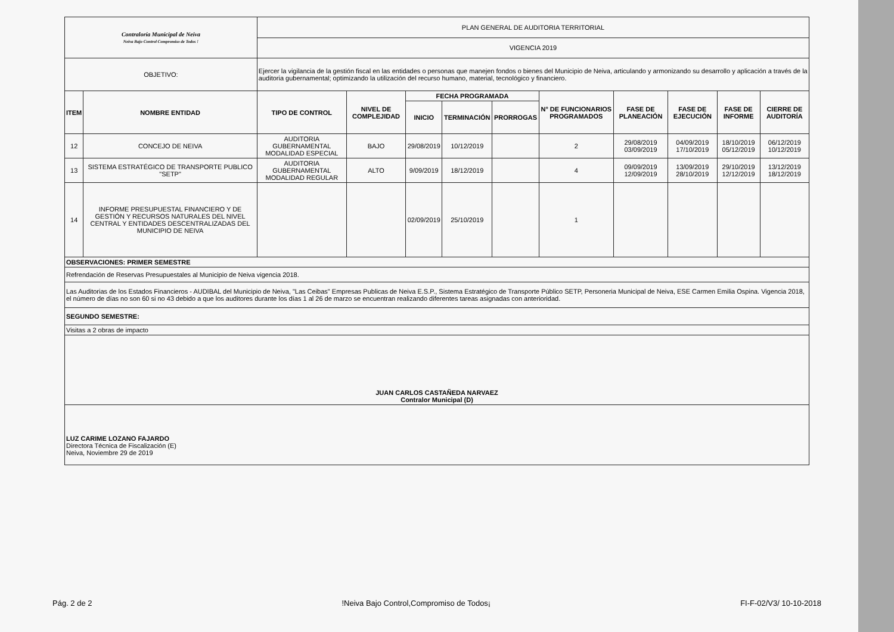| Contraloría Municipal de Neiva Neiva Bajo Control Compromiso de Todos ! | | PLAN GENERAL DE AUDITORIA TERRITORIAL | | | | | | | | | |
| | | VIGENCIA 2019 | | | | | | | | | |
| OBJETIVO: | | Ejercer la vigilancia de la gestión fiscal en las entidades o personas que manejen fondos o bienes del Municipio de Neiva, articulando y armonizando su desarrollo y aplicación a través de la auditoria gubernamental; optimizando la utilización del recurso humano, material, tecnológico y financiero. | | | | | | | | | |
| ITEM | NOMBRE ENTIDAD | TIPO DE CONTROL | NIVEL DE COMPLEJIDAD | FECHA PROGRAMADA | | | N° DE FUNCIONARIOS PROGRAMADOS | FASE DE PLANEACIÓN | FASE DE EJECUCIÓN | FASE DE INFORME | CIERRE DE AUDITORÍA |
| | | | | INICIO | TERMINACIÓN | PRORROGAS | | | | | |
| 12 | CONCEJO DE NEIVA | AUDITORIA GUBERNAMENTAL MODALIDAD ESPECIAL | BAJO | 29/08/2019 | 10/12/2019 | | 2 | 29/08/2019 03/09/2019 | 04/09/2019 17/10/2019 | 18/10/2019 05/12/2019 | 06/12/2019 10/12/2019 |
| 13 | SISTEMA ESTRATÉGICO DE TRANSPORTE PUBLICO "SETP" | AUDITORIA GUBERNAMENTAL MODALIDAD REGULAR | ALTO | 9/09/2019 | 18/12/2019 | | 4 | 09/09/2019 12/09/2019 | 13/09/2019 28/10/2019 | 29/10/2019 12/12/2019 | 13/12/2019 18/12/2019 |
| 14 | INFORME PRESUPUESTAL FINANCIERO Y DE GESTIÓN Y RECURSOS NATURALES DEL NIVEL CENTRAL Y ENTIDADES DESCENTRALIZADAS DEL MUNICIPIO DE NEIVA | | | 02/09/2019 | 25/10/2019 | | 1 | | | | |
| OBSERVACIONES: PRIMER SEMESTRE | | | | | | | | | | | |
| Refrendación de Reservas Presupuestales al Municipio de Neiva vigencia 2018. | | | | | | | | | | | |
| Las Auditorias de los Estados Financieros - AUDIBAL del Municipio de Neiva, "Las Ceibas" Empresas Publicas de Neiva E.S.P., Sistema Estratégico de Transporte Público SETP, Personeria Municipal de Neiva, ESE Carmen Emilia Ospina. Vigencia 2018, el número de días no son 60 si no 43 debido a que los auditores durante los días 1 al 26 de marzo se encuentran realizando diferentes tareas asignadas con anterioridad. | | | | | | | | | | | |
| SEGUNDO SEMESTRE: | | | | | | | | | | | |
| Visitas a 2 obras de impacto | | | | | | | | | | | |
| JUAN CARLOS CASTAÑEDA NARVAEZ Contralor Municipal (D) | | | | | | | | | | | |
| LUZ CARIME LOZANO FAJARDO Directora Técnica de Fiscalización (E) Neiva, Noviembre 29 de 2019 | | | | | | | | | | | |
Pág. 2 de 2 !Neiva Bajo Control,Compromiso de Todos¡ FI-F-02/V3/ 10-10-2018